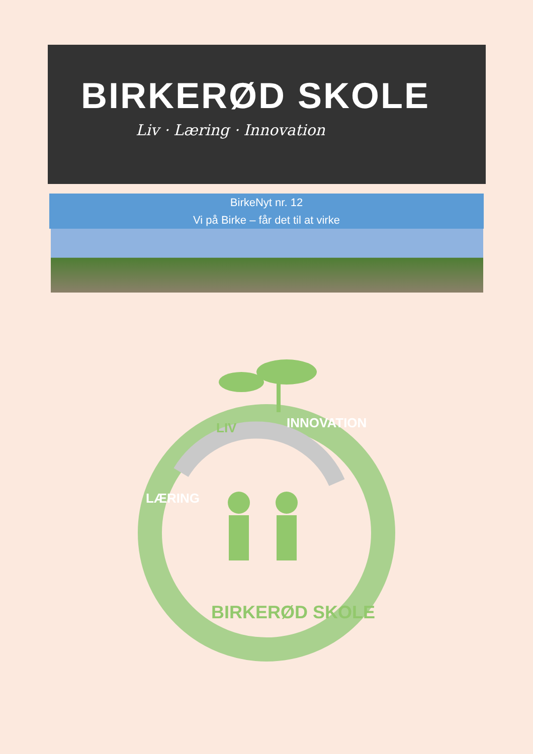BIRKERØD SKOLE
Liv · Læring · Innovation
BirkeNyt nr. 12
Vi på Birke – får det til at virke
LIV
INNOVATION
LÆRING
BIRKERØD SKOLE